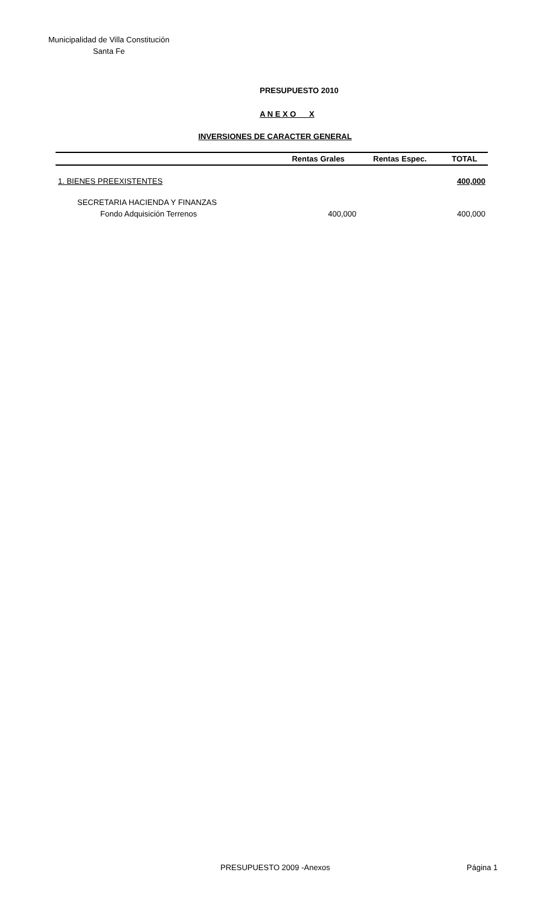Municipalidad de Villa Constitución
Santa Fe
PRESUPUESTO 2010
A N E X O X
INVERSIONES DE CARACTER GENERAL
| | Rentas Grales | Rentas Espec. | TOTAL |
| --- | --- | --- | --- |
| 1. BIENES PREEXISTENTES | | | 400,000 |
| SECRETARIA HACIENDA Y FINANZAS | | | |
| Fondo Adquisición Terrenos | 400,000 | | 400,000 |
PRESUPUESTO 2009 -Anexos Página 1